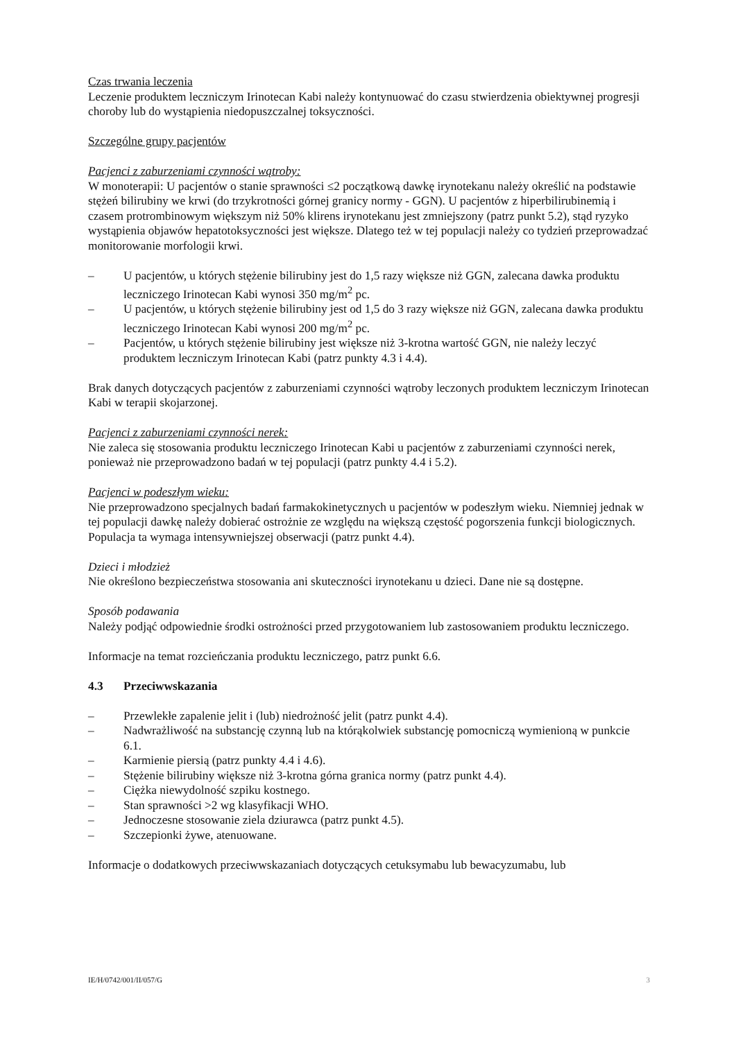Czas trwania leczenia
Leczenie produktem leczniczym Irinotecan Kabi należy kontynuować do czasu stwierdzenia obiektywnej progresji choroby lub do wystąpienia niedopuszczalnej toksyczności.
Szczególne grupy pacjentów
Pacjenci z zaburzeniami czynności wątroby:
W monoterapii: U pacjentów o stanie sprawności ≤2 początkową dawkę irynotekanu należy określić na podstawie stężeń bilirubiny we krwi (do trzykrotności górnej granicy normy - GGN). U pacjentów z hiperbilirubinemią i czasem protrombinowym większym niż 50% klirens irynotekanu jest zmniejszony (patrz punkt 5.2), stąd ryzyko wystąpienia objawów hepatotoksyczności jest większe. Dlatego też w tej populacji należy co tydzień przeprowadzać monitorowanie morfologii krwi.
– U pacjentów, u których stężenie bilirubiny jest do 1,5 razy większe niż GGN, zalecana dawka produktu leczniczego Irinotecan Kabi wynosi 350 mg/m<sup>2</sup> pc.
– U pacjentów, u których stężenie bilirubiny jest od 1,5 do 3 razy większe niż GGN, zalecana dawka produktu leczniczego Irinotecan Kabi wynosi 200 mg/m<sup>2</sup> pc.
– Pacjentów, u których stężenie bilirubiny jest większe niż 3-krotna wartość GGN, nie należy leczyć produktem leczniczym Irinotecan Kabi (patrz punkty 4.3 i 4.4).
Brak danych dotyczących pacjentów z zaburzeniami czynności wątroby leczonych produktem leczniczym Irinotecan Kabi w terapii skojarzonej.
Pacjenci z zaburzeniami czynności nerek:
Nie zaleca się stosowania produktu leczniczego Irinotecan Kabi u pacjentów z zaburzeniami czynności nerek, ponieważ nie przeprowadzono badań w tej populacji (patrz punkty 4.4 i 5.2).
Pacjenci w podeszłym wieku:
Nie przeprowadzono specjalnych badań farmakokinetycznych u pacjentów w podeszłym wieku. Niemniej jednak w tej populacji dawkę należy dobierać ostrożnie ze względu na większą częstość pogorszenia funkcji biologicznych. Populacja ta wymaga intensywniejszej obserwacji (patrz punkt 4.4).
Dzieci i młodzież
Nie określono bezpieczeństwa stosowania ani skuteczności irynotekanu u dzieci. Dane nie są dostępne.
Sposób podawania
Należy podjąć odpowiednie środki ostrożności przed przygotowaniem lub zastosowaniem produktu leczniczego.
Informacje na temat rozcieńczania produktu leczniczego, patrz punkt 6.6.
4.3 Przeciwwskazania
– Przewlekłe zapalenie jelit i (lub) niedrożność jelit (patrz punkt 4.4).
– Nadwrażliwość na substancję czynną lub na którąkolwiek substancję pomocniczą wymienioną w punkcie 6.1.
– Karmienie piersią (patrz punkty 4.4 i 4.6).
– Stężenie bilirubiny większe niż 3-krotna górna granica normy (patrz punkt 4.4).
– Ciężka niewydolność szpiku kostnego.
– Stan sprawności >2 wg klasyfikacji WHO.
– Jednoczesne stosowanie ziela dziurawca (patrz punkt 4.5).
– Szczepionki żywe, atenuowane.
Informacje o dodatkowych przeciwwskazaniach dotyczących cetuksymabu lub bewacyzumabu, lub
IE/H/0742/001/II/057/G 3